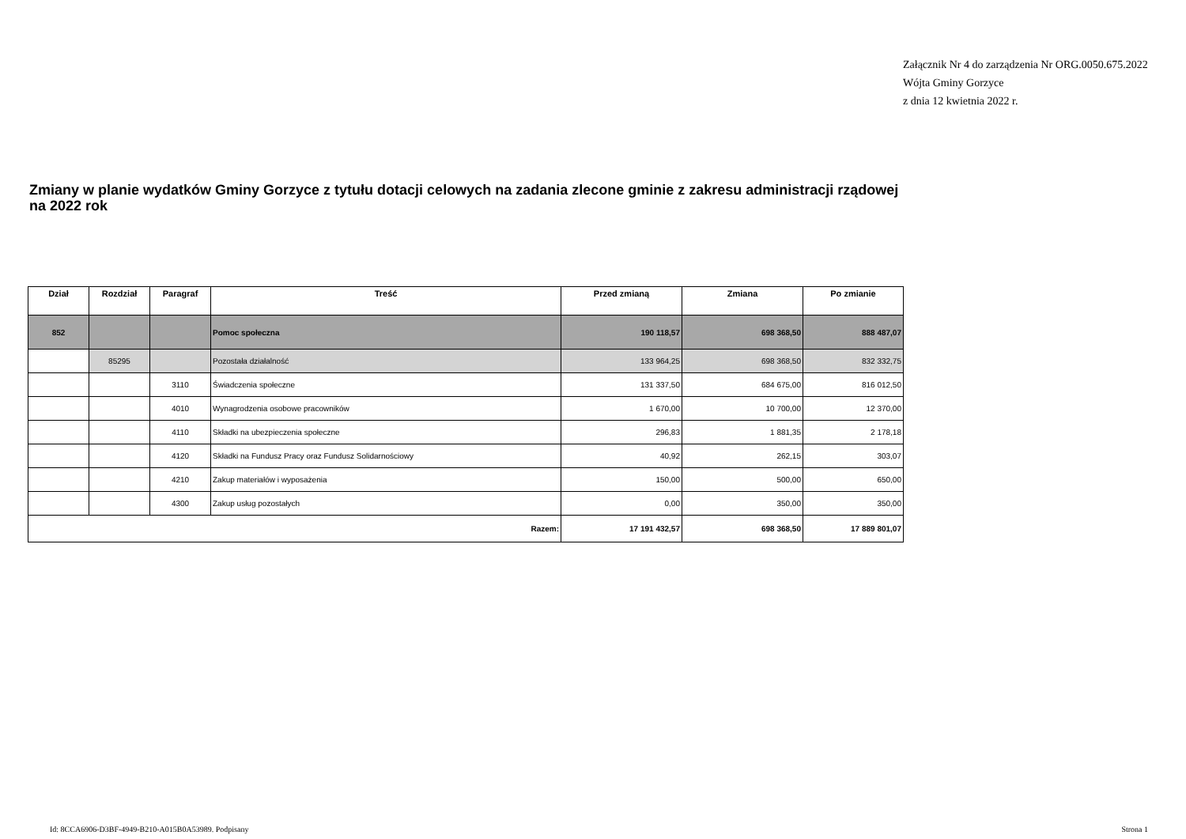Załącznik Nr 4 do zarządzenia Nr ORG.0050.675.2022
Wójta Gminy Gorzyce
z dnia 12 kwietnia 2022 r.
Zmiany w planie wydatków Gminy Gorzyce z tytułu dotacji celowych na zadania zlecone gminie z zakresu administracji rządowej na 2022 rok
| Dział | Rozdział | Paragraf | Treść | Przed zmianą | Zmiana | Po zmianie |
| --- | --- | --- | --- | --- | --- | --- |
| 852 | | | Pomoc społeczna | 190 118,57 | 698 368,50 | 888 487,07 |
| | 85295 | | Pozostała działalność | 133 964,25 | 698 368,50 | 832 332,75 |
| | | 3110 | Świadczenia społeczne | 131 337,50 | 684 675,00 | 816 012,50 |
| | | 4010 | Wynagrodzenia osobowe pracowników | 1 670,00 | 10 700,00 | 12 370,00 |
| | | 4110 | Składki na ubezpieczenia społeczne | 296,83 | 1 881,35 | 2 178,18 |
| | | 4120 | Składki na Fundusz Pracy oraz Fundusz Solidarnościowy | 40,92 | 262,15 | 303,07 |
| | | 4210 | Zakup materiałów i wyposażenia | 150,00 | 500,00 | 650,00 |
| | | 4300 | Zakup usług pozostałych | 0,00 | 350,00 | 350,00 |
| Razem: | | | | 17 191 432,57 | 698 368,50 | 17 889 801,07 |
Id: 8CCA6906-D3BF-4949-B210-A015B0A53989. Podpisany
Strona 1